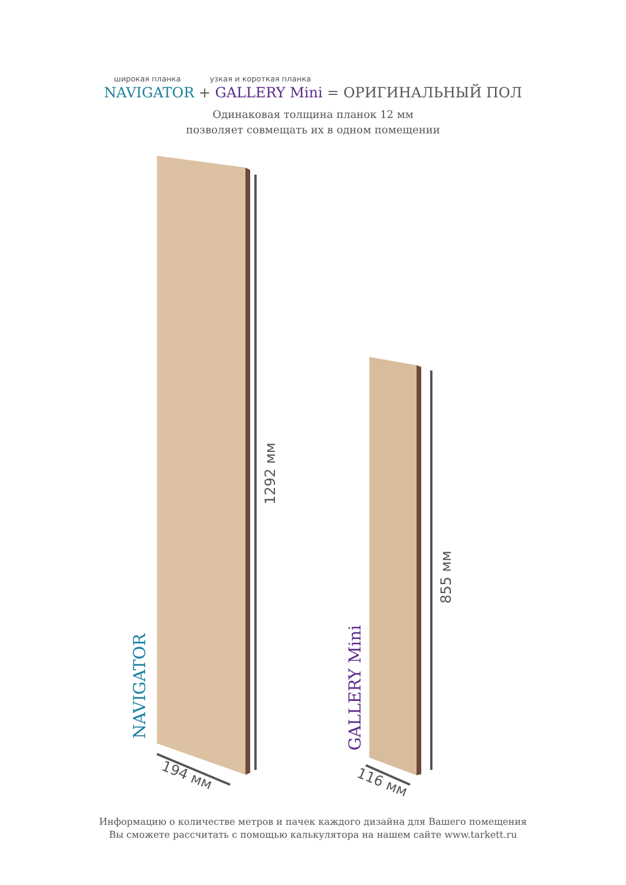широкая планка узкая и короткая планка
NAVIGATOR + GALLERY Mini = ОРИГИНАЛЬНЫЙ ПОЛ
Одинаковая толщина планок 12 мм
позволяет совмещать их в одном помещении
NAVIGATOR
GALLERY Mini
1292 мм
855 мм
194 мм 116 мм
Информацию о количестве метров и пачек каждого дизайна для Вашего помещения
Вы сможете рассчитать с помощью калькулятора на нашем сайте www.tarkett.ru